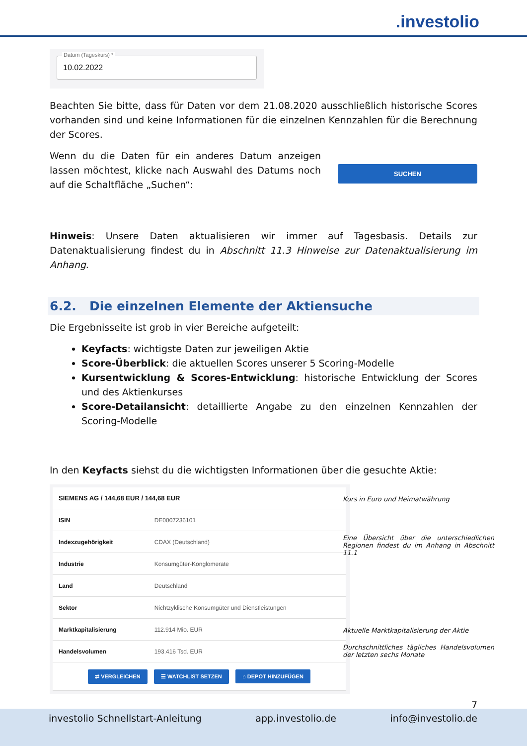.investolio
Datum (Tageskurs) *
10.02.2022
Beachten Sie bitte, dass für Daten vor dem 21.08.2020 ausschließlich historische Scores vorhanden sind und keine Informationen für die einzelnen Kennzahlen für die Berechnung der Scores.
Wenn du die Daten für ein anderes Datum anzeigen lassen möchtest, klicke nach Auswahl des Datums noch auf die Schaltfläche „Suchen“:
SUCHEN
Hinweis: Unsere Daten aktualisieren wir immer auf Tagesbasis. Details zur Datenaktualisierung findest du in Abschnitt 11.3 Hinweise zur Datenaktualisierung im Anhang.
6.2. Die einzelnen Elemente der Aktiensuche
Die Ergebnisseite ist grob in vier Bereiche aufgeteilt:
Keyfacts: wichtigste Daten zur jeweiligen Aktie
Score-Überblick: die aktuellen Scores unserer 5 Scoring-Modelle
Kursentwicklung & Scores-Entwicklung: historische Entwicklung der Scores und des Aktienkurses
Score-Detailansicht: detaillierte Angabe zu den einzelnen Kennzahlen der Scoring-Modelle
In den Keyfacts siehst du die wichtigsten Informationen über die gesuchte Aktie:
| SIEMENS AG / 144,68 EUR / 144,68 EUR | |
| ISIN | DE0007236101 |
| Indexzugehörigkeit | CDAX (Deutschland) |
| Industrie | Konsumgüter-Konglomerate |
| Land | Deutschland |
| Sektor | Nichtzyklische Konsumgüter und Dienstleistungen |
| Marktkapitalisierung | 112.914 Mio. EUR |
| Handelsvolumen | 193.416 Tsd. EUR |
| ⇄ VERGLEICHEN ☰ WATCHLIST SETZEN ⌂ DEPOT HINZUFÜGEN | |
Kurs in Euro und Heimatwährung
Eine Übersicht über die unterschiedlichen Regionen findest du im Anhang in Abschnitt 11.1
Aktuelle Marktkapitalisierung der Aktie
Durchschnittliches tägliches Handelsvolumen der letzten sechs Monate
7
investolio Schnellstart-Anleitung app.investolio.de info@investolio.de